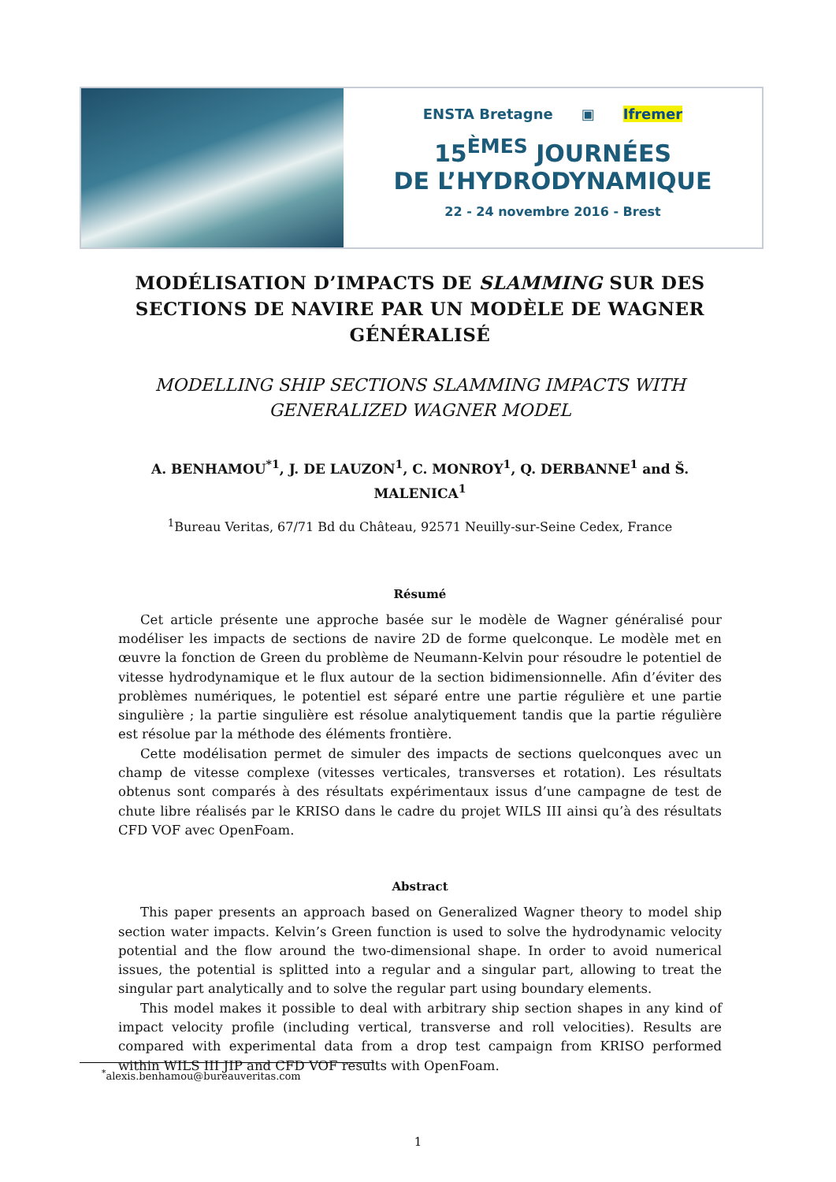ENSTA Bretagne ▣ Ifremer
15<sup>ÈMES</sup> JOURNÉES
DE L’HYDRODYNAMIQUE
22 - 24 novembre 2016 - Brest
MODÉLISATION D’IMPACTS DE SLAMMING SUR DES SECTIONS DE NAVIRE PAR UN MODÈLE DE WAGNER GÉNÉRALISÉ
MODELLING SHIP SECTIONS SLAMMING IMPACTS WITH GENERALIZED WAGNER MODEL
A. BENHAMOU<sup>*1</sup>, J. DE LAUZON<sup>1</sup>, C. MONROY<sup>1</sup>, Q. DERBANNE<sup>1</sup> and Š. MALENICA<sup>1</sup>
<sup>1</sup> Bureau Veritas, 67/71 Bd du Château, 92571 Neuilly-sur-Seine Cedex, France
Résumé
Cet article présente une approche basée sur le modèle de Wagner généralisé pour modéliser les impacts de sections de navire 2D de forme quelconque. Le modèle met en œuvre la fonction de Green du problème de Neumann-Kelvin pour résoudre le potentiel de vitesse hydrodynamique et le flux autour de la section bidimensionnelle. Afin d’éviter des problèmes numériques, le potentiel est séparé entre une partie régulière et une partie singulière ; la partie singulière est résolue analytiquement tandis que la partie régulière est résolue par la méthode des éléments frontière.
Cette modélisation permet de simuler des impacts de sections quelconques avec un champ de vitesse complexe (vitesses verticales, transverses et rotation). Les résultats obtenus sont comparés à des résultats expérimentaux issus d’une campagne de test de chute libre réalisés par le KRISO dans le cadre du projet WILS III ainsi qu’à des résultats CFD VOF avec OpenFoam.
Abstract
This paper presents an approach based on Generalized Wagner theory to model ship section water impacts. Kelvin’s Green function is used to solve the hydrodynamic velocity potential and the flow around the two-dimensional shape. In order to avoid numerical issues, the potential is splitted into a regular and a singular part, allowing to treat the singular part analytically and to solve the regular part using boundary elements.
This model makes it possible to deal with arbitrary ship section shapes in any kind of impact velocity profile (including vertical, transverse and roll velocities). Results are compared with experimental data from a drop test campaign from KRISO performed within WILS III JIP and CFD VOF results with OpenFoam.
<sup>*</sup> alexis.benhamou@bureauveritas.com
1